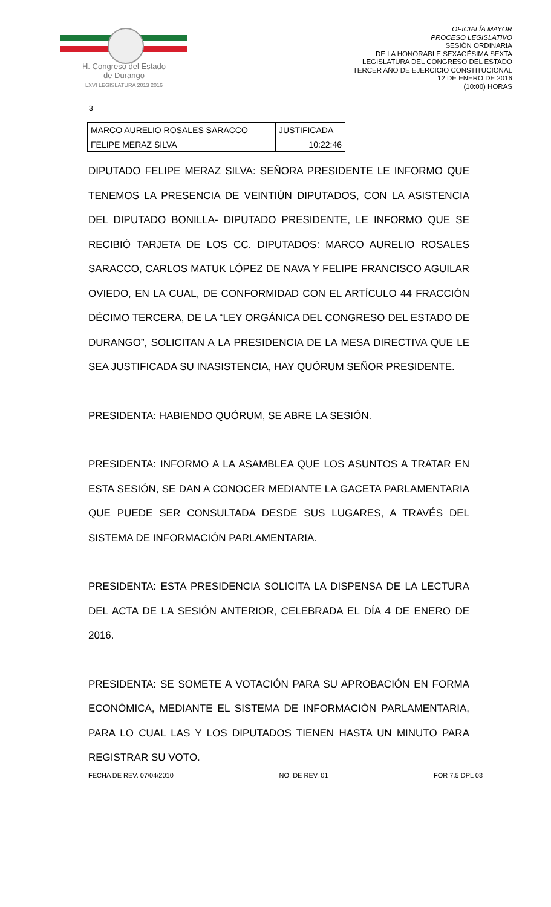H. Congreso del Estado
de Durango
LXVI LEGISLATURA 2013 2016
OFICIALÍA MAYOR
PROCESO LEGISLATIVO
SESIÓN ORDINARIA
DE LA HONORABLE SEXAGÉSIMA SEXTA
LEGISLATURA DEL CONGRESO DEL ESTADO
TERCER AÑO DE EJERCICIO CONSTITUCIONAL
12 DE ENERO DE 2016
(10:00) HORAS
3
| MARCO AURELIO ROSALES SARACCO | JUSTIFICADA |
| FELIPE MERAZ SILVA | 10:22:46 |
DIPUTADO FELIPE MERAZ SILVA: SEÑORA PRESIDENTE LE INFORMO QUE TENEMOS LA PRESENCIA DE VEINTIÚN DIPUTADOS, CON LA ASISTENCIA DEL DIPUTADO BONILLA- DIPUTADO PRESIDENTE, LE INFORMO QUE SE RECIBIÓ TARJETA DE LOS CC. DIPUTADOS: MARCO AURELIO ROSALES SARACCO, CARLOS MATUK LÓPEZ DE NAVA Y FELIPE FRANCISCO AGUILAR OVIEDO, EN LA CUAL, DE CONFORMIDAD CON EL ARTÍCULO 44 FRACCIÓN DÉCIMO TERCERA, DE LA “LEY ORGÁNICA DEL CONGRESO DEL ESTADO DE DURANGO”, SOLICITAN A LA PRESIDENCIA DE LA MESA DIRECTIVA QUE LE SEA JUSTIFICADA SU INASISTENCIA, HAY QUÓRUM SEÑOR PRESIDENTE.
PRESIDENTA: HABIENDO QUÓRUM, SE ABRE LA SESIÓN.
PRESIDENTA: INFORMO A LA ASAMBLEA QUE LOS ASUNTOS A TRATAR EN ESTA SESIÓN, SE DAN A CONOCER MEDIANTE LA GACETA PARLAMENTARIA QUE PUEDE SER CONSULTADA DESDE SUS LUGARES, A TRAVÉS DEL SISTEMA DE INFORMACIÓN PARLAMENTARIA.
PRESIDENTA: ESTA PRESIDENCIA SOLICITA LA DISPENSA DE LA LECTURA DEL ACTA DE LA SESIÓN ANTERIOR, CELEBRADA EL DÍA 4 DE ENERO DE 2016.
PRESIDENTA: SE SOMETE A VOTACIÓN PARA SU APROBACIÓN EN FORMA ECONÓMICA, MEDIANTE EL SISTEMA DE INFORMACIÓN PARLAMENTARIA, PARA LO CUAL LAS Y LOS DIPUTADOS TIENEN HASTA UN MINUTO PARA REGISTRAR SU VOTO.
FECHA DE REV. 07/04/2010 NO. DE REV. 01 FOR 7.5 DPL 03